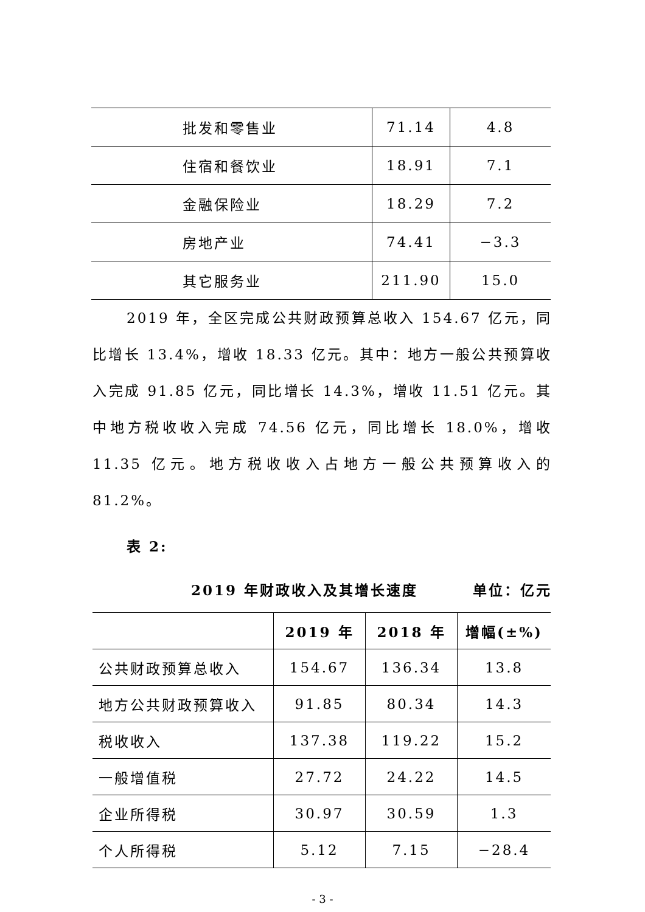| 批发和零售业 | 71.14 | 4.8 |
| 住宿和餐饮业 | 18.91 | 7.1 |
| 金融保险业 | 18.29 | 7.2 |
| 房地产业 | 74.41 | −3.3 |
| 其它服务业 | 211.90 | 15.0 |
2019 年，全区完成公共财政预算总收入 154.67 亿元，同比增长 13.4%，增收 18.33 亿元。其中：地方一般公共预算收入完成 91.85 亿元，同比增长 14.3%，增收 11.51 亿元。其中地方税收收入完成 74.56 亿元，同比增长 18.0%，增收 11.35 亿元。地方税收收入占地方一般公共预算收入的 81.2%。
表 2:
2019 年财政收入及其增长速度 单位：亿元
| | 2019 年 | 2018 年 | 增幅(±%) |
| --- | --- | --- | --- |
| 公共财政预算总收入 | 154.67 | 136.34 | 13.8 |
| 地方公共财政预算收入 | 91.85 | 80.34 | 14.3 |
| 税收收入 | 137.38 | 119.22 | 15.2 |
| 一般增值税 | 27.72 | 24.22 | 14.5 |
| 企业所得税 | 30.97 | 30.59 | 1.3 |
| 个人所得税 | 5.12 | 7.15 | −28.4 |
- 3 -